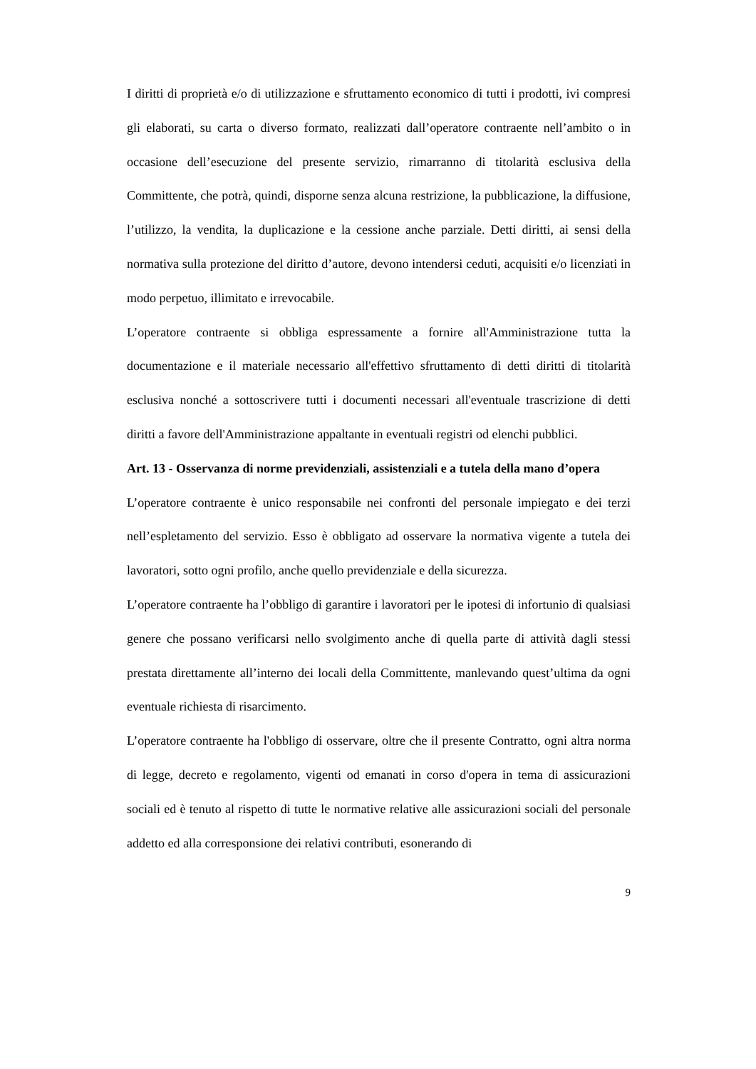I diritti di proprietà e/o di utilizzazione e sfruttamento economico di tutti i prodotti, ivi compresi gli elaborati, su carta o diverso formato, realizzati dall’operatore contraente nell’ambito o in occasione dell’esecuzione del presente servizio, rimarranno di titolarità esclusiva della Committente, che potrà, quindi, disporne senza alcuna restrizione, la pubblicazione, la diffusione, l’utilizzo, la vendita, la duplicazione e la cessione anche parziale. Detti diritti, ai sensi della normativa sulla protezione del diritto d’autore, devono intendersi ceduti, acquisiti e/o licenziati in modo perpetuo, illimitato e irrevocabile.
L’operatore contraente si obbliga espressamente a fornire all'Amministrazione tutta la documentazione e il materiale necessario all'effettivo sfruttamento di detti diritti di titolarità esclusiva nonché a sottoscrivere tutti i documenti necessari all'eventuale trascrizione di detti diritti a favore dell'Amministrazione appaltante in eventuali registri od elenchi pubblici.
Art. 13 - Osservanza di norme previdenziali, assistenziali e a tutela della mano d’opera
L’operatore contraente è unico responsabile nei confronti del personale impiegato e dei terzi nell’espletamento del servizio. Esso è obbligato ad osservare la normativa vigente a tutela dei lavoratori, sotto ogni profilo, anche quello previdenziale e della sicurezza.
L’operatore contraente ha l’obbligo di garantire i lavoratori per le ipotesi di infortunio di qualsiasi genere che possano verificarsi nello svolgimento anche di quella parte di attività dagli stessi prestata direttamente all’interno dei locali della Committente, manlevando quest’ultima da ogni eventuale richiesta di risarcimento.
L’operatore contraente ha l'obbligo di osservare, oltre che il presente Contratto, ogni altra norma di legge, decreto e regolamento, vigenti od emanati in corso d'opera in tema di assicurazioni sociali ed è tenuto al rispetto di tutte le normative relative alle assicurazioni sociali del personale addetto ed alla corresponsione dei relativi contributi, esonerando di
9